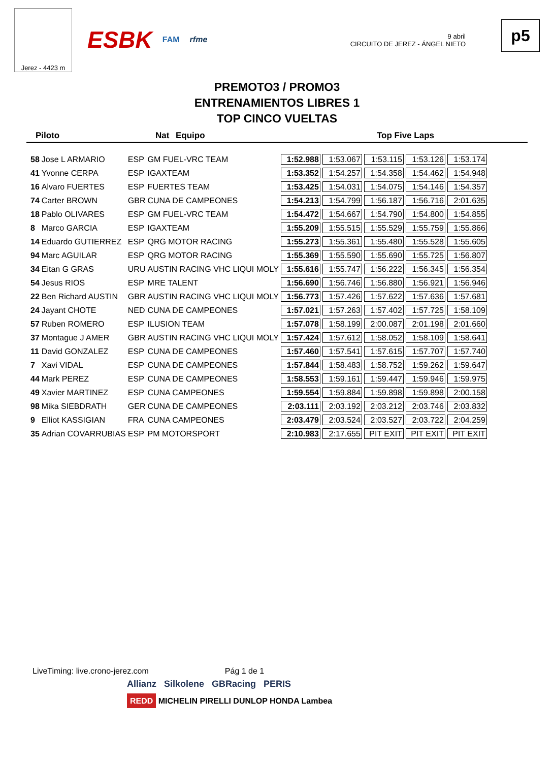Jerez - 4423 m
ESBK FAM rfme
9 abril
CIRCUITO DE JEREZ - ÁNGEL NIETO
p5
PREMOTO3 / PROMO3
ENTRENAMIENTOS LIBRES 1
TOP CINCO VUELTAS
Piloto Nat Equipo Top Five Laps
| 58 | Jose L ARMARIO | ESP | GM FUEL-VRC TEAM | 1:52.988 | 1:53.067 | 1:53.115 | 1:53.126 | 1:53.174 |
| 41 | Yvonne CERPA | ESP | IGAXTEAM | 1:53.352 | 1:54.257 | 1:54.358 | 1:54.462 | 1:54.948 |
| 16 | Alvaro FUERTES | ESP | FUERTES TEAM | 1:53.425 | 1:54.031 | 1:54.075 | 1:54.146 | 1:54.357 |
| 74 | Carter BROWN | GBR | CUNA DE CAMPEONES | 1:54.213 | 1:54.799 | 1:56.187 | 1:56.716 | 2:01.635 |
| 18 | Pablo OLIVARES | ESP | GM FUEL-VRC TEAM | 1:54.472 | 1:54.667 | 1:54.790 | 1:54.800 | 1:54.855 |
| 8 | Marco GARCIA | ESP | IGAXTEAM | 1:55.209 | 1:55.515 | 1:55.529 | 1:55.759 | 1:55.866 |
| 14 | Eduardo GUTIERREZ | ESP | QRG MOTOR RACING | 1:55.273 | 1:55.361 | 1:55.480 | 1:55.528 | 1:55.605 |
| 94 | Marc AGUILAR | ESP | QRG MOTOR RACING | 1:55.369 | 1:55.590 | 1:55.690 | 1:55.725 | 1:56.807 |
| 34 | Eitan G GRAS | URU | AUSTIN RACING VHC LIQUI MOLY | 1:55.616 | 1:55.747 | 1:56.222 | 1:56.345 | 1:56.354 |
| 54 | Jesus RIOS | ESP | MRE TALENT | 1:56.690 | 1:56.746 | 1:56.880 | 1:56.921 | 1:56.946 |
| 22 | Ben Richard AUSTIN | GBR | AUSTIN RACING VHC LIQUI MOLY | 1:56.773 | 1:57.426 | 1:57.622 | 1:57.636 | 1:57.681 |
| 24 | Jayant CHOTE | NED | CUNA DE CAMPEONES | 1:57.021 | 1:57.263 | 1:57.402 | 1:57.725 | 1:58.109 |
| 57 | Ruben ROMERO | ESP | ILUSION TEAM | 1:57.078 | 1:58.199 | 2:00.087 | 2:01.198 | 2:01.660 |
| 37 | Montague J AMER | GBR | AUSTIN RACING VHC LIQUI MOLY | 1:57.424 | 1:57.612 | 1:58.052 | 1:58.109 | 1:58.641 |
| 11 | David GONZALEZ | ESP | CUNA DE CAMPEONES | 1:57.460 | 1:57.541 | 1:57.615 | 1:57.707 | 1:57.740 |
| 7 | Xavi VIDAL | ESP | CUNA DE CAMPEONES | 1:57.844 | 1:58.483 | 1:58.752 | 1:59.262 | 1:59.647 |
| 44 | Mark PEREZ | ESP | CUNA DE CAMPEONES | 1:58.553 | 1:59.161 | 1:59.447 | 1:59.946 | 1:59.975 |
| 49 | Xavier MARTINEZ | ESP | CUNA CAMPEONES | 1:59.554 | 1:59.884 | 1:59.898 | 1:59.898 | 2:00.158 |
| 98 | Mika SIEBDRATH | GER | CUNA DE CAMPEONES | 2:03.111 | 2:03.192 | 2:03.212 | 2:03.746 | 2:03.832 |
| 9 | Elliot KASSIGIAN | FRA | CUNA CAMPEONES | 2:03.479 | 2:03.524 | 2:03.527 | 2:03.722 | 2:04.259 |
| 35 | Adrian COVARRUBIAS | ESP | PM MOTORSPORT | 2:10.983 | 2:17.655 | PIT EXIT | PIT EXIT | PIT EXIT |
LiveTiming: live.crono-jerez.com Pág 1 de 1
Allianz Silkolene GBRacing PERIS
REDD MICHELIN PIRELLI DUNLOP HONDA Lambea